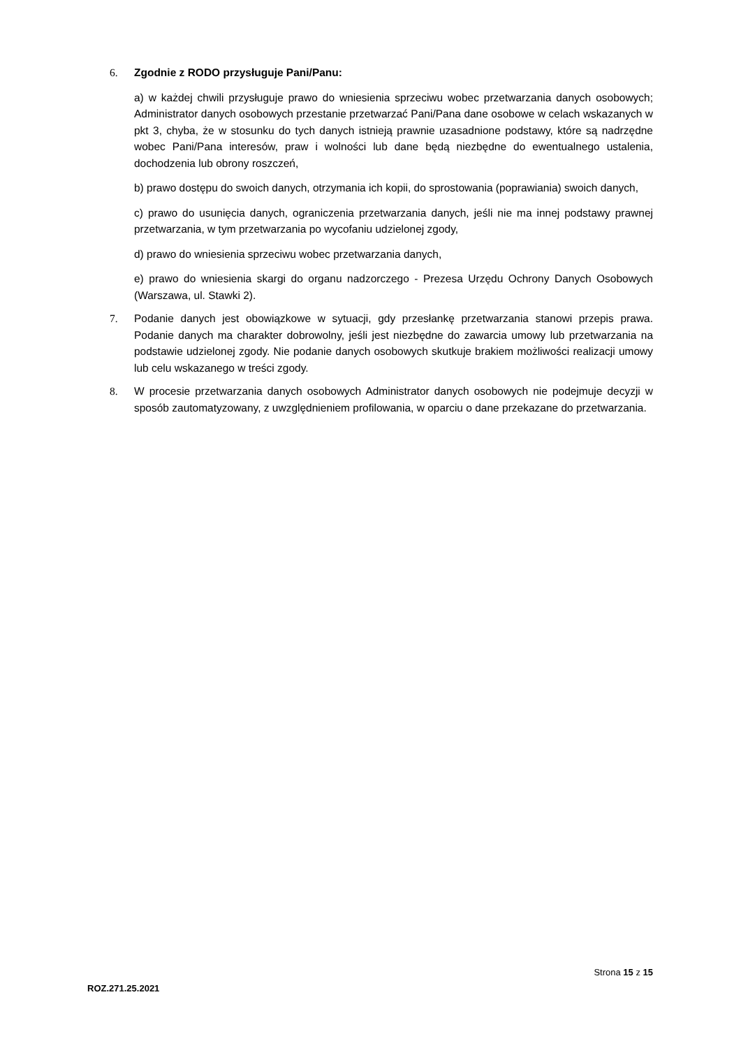6. Zgodnie z RODO przysługuje Pani/Panu:
a) w każdej chwili przysługuje prawo do wniesienia sprzeciwu wobec przetwarzania danych osobowych; Administrator danych osobowych przestanie przetwarzać Pani/Pana dane osobowe w celach wskazanych w pkt 3, chyba, że w stosunku do tych danych istnieją prawnie uzasadnione podstawy, które są nadrzędne wobec Pani/Pana interesów, praw i wolności lub dane będą niezbędne do ewentualnego ustalenia, dochodzenia lub obrony roszczeń,
b) prawo dostępu do swoich danych, otrzymania ich kopii, do sprostowania (poprawiania) swoich danych,
c) prawo do usunięcia danych, ograniczenia przetwarzania danych, jeśli nie ma innej podstawy prawnej przetwarzania, w tym przetwarzania po wycofaniu udzielonej zgody,
d) prawo do wniesienia sprzeciwu wobec przetwarzania danych,
e) prawo do wniesienia skargi do organu nadzorczego - Prezesa Urzędu Ochrony Danych Osobowych (Warszawa, ul. Stawki 2).
7. Podanie danych jest obowiązkowe w sytuacji, gdy przesłankę przetwarzania stanowi przepis prawa. Podanie danych ma charakter dobrowolny, jeśli jest niezbędne do zawarcia umowy lub przetwarzania na podstawie udzielonej zgody. Nie podanie danych osobowych skutkuje brakiem możliwości realizacji umowy lub celu wskazanego w treści zgody.
8. W procesie przetwarzania danych osobowych Administrator danych osobowych nie podejmuje decyzji w sposób zautomatyzowany, z uwzględnieniem profilowania, w oparciu o dane przekazane do przetwarzania.
Strona 15 z 15
ROZ.271.25.2021